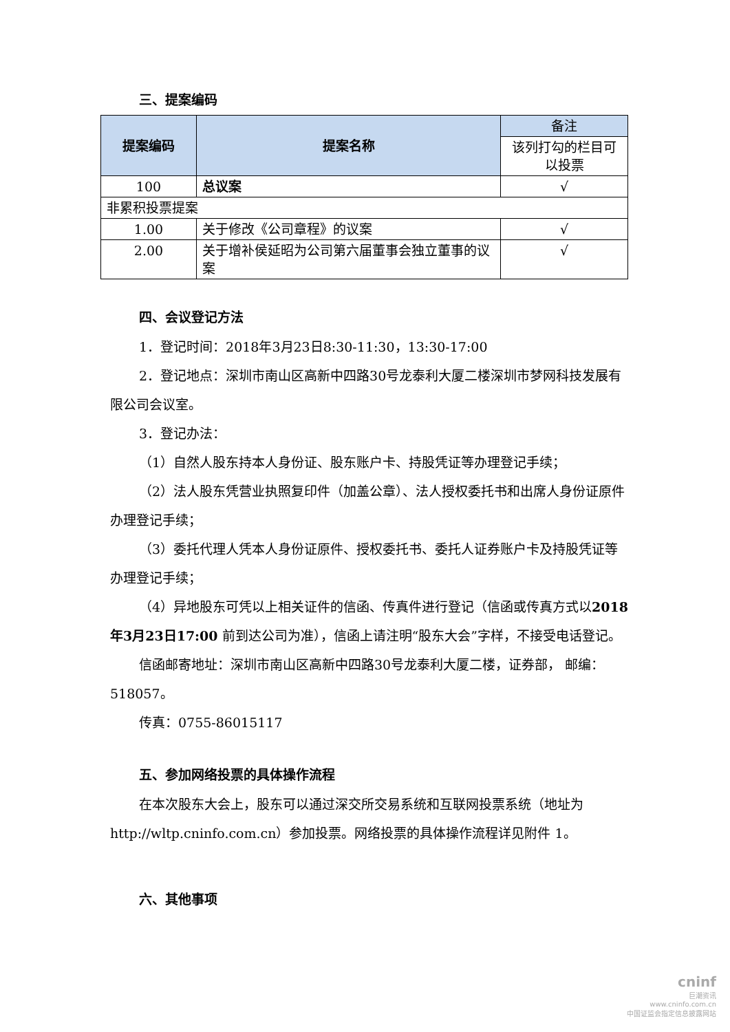三、提案编码
| 提案编码 | 提案名称 | 备注 |
| | | 该列打勾的栏目可以投票 |
| 100 | 总议案 | √ |
| 非累积投票提案 | | |
| 1.00 | 关于修改《公司章程》的议案 | √ |
| 2.00 | 关于增补侯延昭为公司第六届董事会独立董事的议案 | √ |
四、会议登记方法
1．登记时间：2018年3月23日8:30-11:30，13:30-17:00
2．登记地点：深圳市南山区高新中四路30号龙泰利大厦二楼深圳市梦网科技发展有限公司会议室。
3．登记办法：
（1）自然人股东持本人身份证、股东账户卡、持股凭证等办理登记手续；
（2）法人股东凭营业执照复印件（加盖公章）、法人授权委托书和出席人身份证原件办理登记手续；
（3）委托代理人凭本人身份证原件、授权委托书、委托人证券账户卡及持股凭证等办理登记手续；
（4）异地股东可凭以上相关证件的信函、传真件进行登记（信函或传真方式以2018年3月23日17:00 前到达公司为准），信函上请注明“股东大会”字样，不接受电话登记。
信函邮寄地址：深圳市南山区高新中四路30号龙泰利大厦二楼，证券部， 邮编：518057。
传真：0755-86015117
五、参加网络投票的具体操作流程
在本次股东大会上，股东可以通过深交所交易系统和互联网投票系统（地址为 http://wltp.cninfo.com.cn）参加投票。网络投票的具体操作流程详见附件 1。
六、其他事项
cninf
巨潮资讯
www.cninfo.com.cn
中国证监会指定信息披露网站